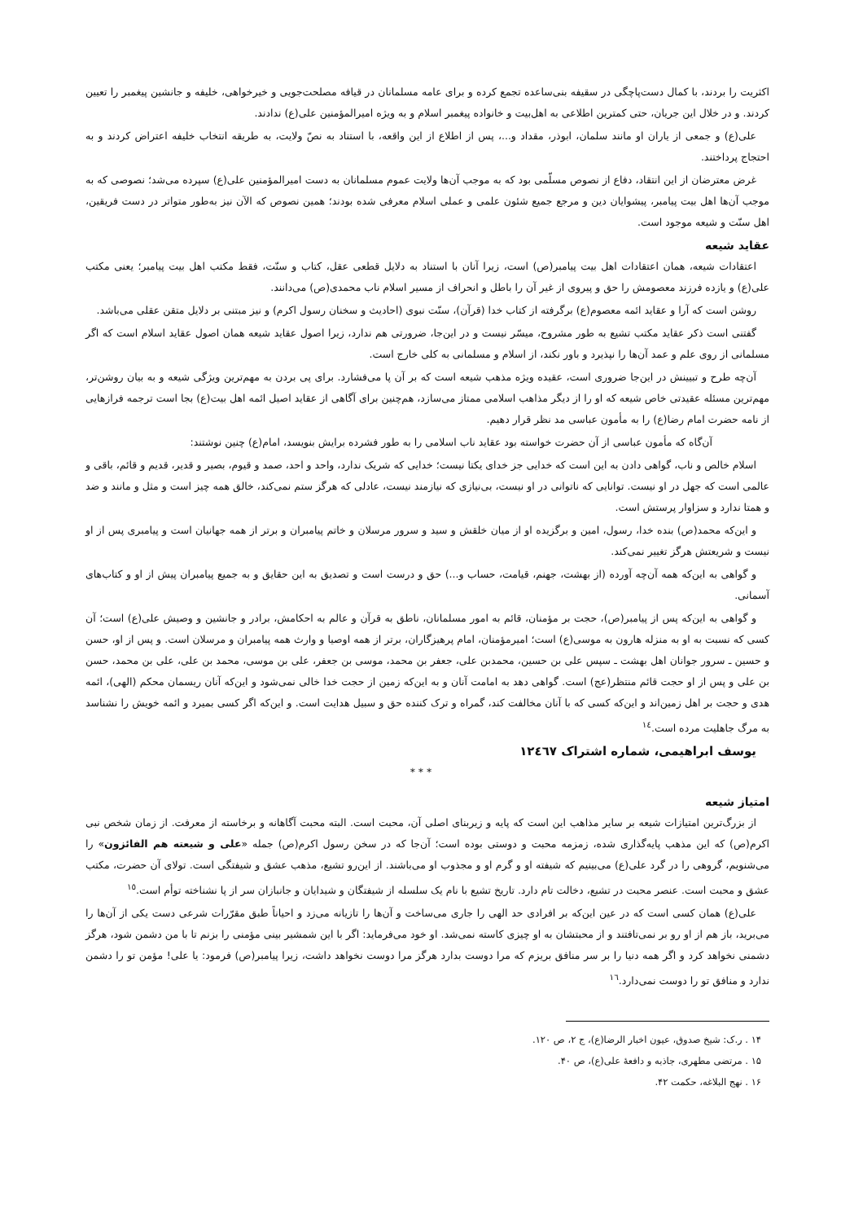اکثریت را بردند، با کمال دست‌پاچگی در سقیفه بنی‌ساعده تجمع کرده و برای عامه مسلمانان در قیافه مصلحت‌جویی و خیرخواهی، خلیفه و جانشین پیغمبر را تعیین کردند. و در خلال این جریان، حتی کمترین اطلاعی به اهل‌بیت و خانواده پیغمبر اسلام و به ویژه امیرالمؤمنین علی(ع) ندادند.
علی(ع) و جمعی از یاران او مانند سلمان، ابوذر، مقداد و...، پس از اطلاع از این واقعه، با استناد به نصّ ولایت، به طریقه انتخاب خلیفه اعتراض کردند و به احتجاج پرداختند.
غرض معترضان از این انتقاد، دفاع از نصوص مسلّمی بود که به موجب آن‌ها ولایت عموم مسلمانان به دست امیرالمؤمنین علی(ع) سپرده می‌شد؛ نصوصی که به موجب آن‌ها اهل بیت پیامبر، پیشوایان دین و مرجع جمیع شئون علمی و عملی اسلام معرفی شده بودند؛ همین نصوص که الآن نیز به‌طور متواتر در دست فریقین، اهل سنّت و شیعه موجود است.
عقاید شیعه
اعتقادات شیعه، همان اعتقادات اهل بیت پیامبر(ص) است، زیرا آنان با استناد به دلایل قطعی عقل، کتاب و سنّت، فقط مکتب اهل بیت پیامبر؛ یعنی مکتب علی(ع) و یازده فرزند معصومش را حق و پیروی از غیر آن را باطل و انحراف از مسیر اسلام ناب محمدی(ص) می‌دانند.
روشن است که آرا و عقاید ائمه معصوم(ع) برگرفته از کتاب خدا (قرآن)، سنّت نبوی (احادیث و سخنان رسول اکرم) و نیز مبتنی بر دلایل متقن عقلی می‌باشد.
گفتنی است ذکر عقاید مکتب تشیع به طور مشروح، میسّر نیست و در این‌جا، ضرورتی هم ندارد، زیرا اصول عقاید شیعه همان اصول عقاید اسلام است که اگر مسلمانی از روی علم و عمد آن‌ها را نپذیرد و باور نکند، از اسلام و مسلمانی به کلی خارج است.
آن‌چه طرح و تبیینش در این‌جا ضروری است، عقیده ویژه مذهب شیعه است که بر آن پا می‌فشارد. برای پی بردن به مهم‌ترین ویژگی شیعه و به بیان روشن‌تر، مهم‌ترین مسئله عقیدتی خاص شیعه که او را از دیگر مذاهب اسلامی ممتاز می‌سازد، هم‌چنین برای آگاهی از عقاید اصیل ائمه اهل بیت(ع) بجا است ترجمه فرازهایی از نامه حضرت امام رضا(ع) را به مأمون عباسی مد نظر قرار دهیم.
آن‌گاه که مأمون عباسی از آن حضرت خواسته بود عقاید ناب اسلامی را به طور فشرده برایش بنویسد، امام(ع) چنین نوشتند:
اسلام خالص و ناب، گواهی دادن به این است که خدایی جز خدای یکتا نیست؛ خدایی که شریک ندارد، واحد و احد، صمد و قیوم، بصیر و قدیر، قدیم و قائم، باقی و عالمی است که جهل در او نیست. توانایی که ناتوانی در او نیست، بی‌نیازی که نیازمند نیست، عادلی که هرگز ستم نمی‌کند، خالق همه چیز است و مثل و مانند و ضد و همتا ندارد و سزاوار پرستش است.
و این‌که محمد(ص) بنده خدا، رسول، امین و برگزیده او از میان خلقش و سید و سرور مرسلان و خاتم پیامبران و برتر از همه جهانیان است و پیامبری پس از او نیست و شریعتش هرگز تغییر نمی‌کند.
و گواهی به این‌که همه آن‌چه آورده (از بهشت، جهنم، قیامت، حساب و...) حق و درست است و تصدیق به این حقایق و به جمیع پیامبران پیش از او و کتاب‌های آسمانی.
و گواهی به این‌که پس از پیامبر(ص)، حجت بر مؤمنان، قائم به امور مسلمانان، ناطق به قرآن و عالم به احکامش، برادر و جانشین و وصیش علی(ع) است؛ آن کسی که نسبت به او به منزله هارون به موسی(ع) است؛ امیرمؤمنان، امام پرهیزگاران، برتر از همه اوصیا و وارث همه پیامبران و مرسلان است. و پس از او، حسن و حسین ـ سرور جوانان اهل بهشت ـ سپس علی بن حسین، محمدبن علی، جعفر بن محمد، موسی بن جعفر، علی بن موسی، محمد بن علی، علی بن محمد، حسن بن علی و پس از او حجت قائم منتظر(عج) است. گواهی دهد به امامت آنان و به این‌که زمین از حجت خدا خالی نمی‌شود و این‌که آنان ریسمان محکم (الهی)، ائمه هدی و حجت بر اهل زمین‌اند و این‌که کسی که با آنان مخالفت کند، گمراه و ترک کننده حق و سبیل هدایت است. و این‌که اگر کسی بمیرد و ائمه خویش را نشناسد به مرگ جاهلیت مرده است.<sup>١٤</sup>
یوسف ابراهیمی، شماره اشتراک ١٢٤٦٧
* * *
امتیاز شیعه
از بزرگ‌ترین امتیازات شیعه بر سایر مذاهب این است که پایه و زیربنای اصلی آن، محبت است. البته محبت آگاهانه و برخاسته از معرفت. از زمان شخص نبی اکرم(ص) که این مذهب پایه‌گذاری شده، زمزمه محبت و دوستی بوده است؛ آن‌جا که در سخن رسول اکرم(ص) جمله «علی و شیعته هم الفائزون» را می‌شنویم، گروهی را در گرد علی(ع) می‌بینیم که شیفته او و گرم او و مجذوب او می‌باشند. از این‌رو تشیع، مذهب عشق و شیفتگی است. تولای آن حضرت، مکتب عشق و محبت است. عنصر محبت در تشیع، دخالت تام دارد. تاریخ تشیع با نام یک سلسله از شیفتگان و شیدایان و جانبازان سر از پا نشناخته توأم است.<sup>١٥</sup>
علی(ع) همان کسی است که در عین این‌که بر افرادی حد الهی را جاری می‌ساخت و آن‌ها را تازیانه می‌زد و احیاناً طبق مقرّرات شرعی دست یکی از آن‌ها را می‌برید، باز هم از او رو بر نمی‌تافتند و از محبتشان به او چیزی کاسته نمی‌شد. او خود می‌فرماید: اگر با این شمشیر بینی مؤمنی را بزنم تا با من دشمن شود، هرگز دشمنی نخواهد کرد و اگر همه دنیا را بر سر منافق بریزم که مرا دوست بدارد هرگز مرا دوست نخواهد داشت، زیرا پیامبر(ص) فرمود: یا علی! مؤمن تو را دشمن ندارد و منافق تو را دوست نمی‌دارد.<sup>١٦</sup>
١۴ . ر.ک: شیخ صدوق، عیون اخبار الرضا(ع)، ج ٢، ص ١٢٠.
١۵ . مرتضی مطهری، جاذبه و دافعهٔ علی(ع)، ص ۴٠.
١۶ . نهج البلاغه، حکمت ۴٢.